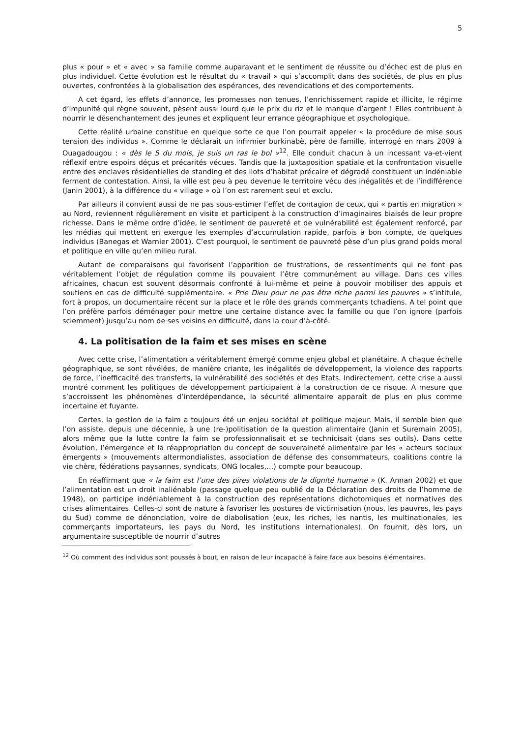5
plus « pour » et « avec » sa famille comme auparavant et le sentiment de réussite ou d’échec est de plus en plus individuel. Cette évolution est le résultat du « travail » qui s’accomplit dans des sociétés, de plus en plus ouvertes, confrontées à la globalisation des espérances, des revendications et des comportements.
A cet égard, les effets d’annonce, les promesses non tenues, l’enrichissement rapide et illicite, le régime d’impunité qui règne souvent, pèsent aussi lourd que le prix du riz et le manque d’argent ! Elles contribuent à nourrir le désenchantement des jeunes et expliquent leur errance géographique et psychologique.
Cette réalité urbaine constitue en quelque sorte ce que l’on pourrait appeler « la procédure de mise sous tension des individus ». Comme le déclarait un infirmier burkinabè, père de famille, interrogé en mars 2009 à Ouagadougou : « dès le 5 du mois, je suis un ras le bol »<sup>12</sup>. Elle conduit chacun à un incessant va-et-vient réflexif entre espoirs déçus et précarités vécues. Tandis que la juxtaposition spatiale et la confrontation visuelle entre des enclaves résidentielles de standing et des ilots d’habitat précaire et dégradé constituent un indéniable ferment de contestation. Ainsi, la ville est peu à peu devenue le territoire vécu des inégalités et de l’indifférence (Janin 2001), à la différence du « village » où l’on est rarement seul et exclu.
Par ailleurs il convient aussi de ne pas sous-estimer l’effet de contagion de ceux, qui « partis en migration » au Nord, reviennent régulièrement en visite et participent à la construction d’imaginaires biaisés de leur propre richesse. Dans le même ordre d’idée, le sentiment de pauvreté et de vulnérabilité est également renforcé, par les médias qui mettent en exergue les exemples d’accumulation rapide, parfois à bon compte, de quelques individus (Banegas et Warnier 2001). C’est pourquoi, le sentiment de pauvreté pèse d’un plus grand poids moral et politique en ville qu’en milieu rural.
Autant de comparaisons qui favorisent l’apparition de frustrations, de ressentiments qui ne font pas véritablement l’objet de régulation comme ils pouvaient l’être communément au village. Dans ces villes africaines, chacun est souvent désormais confronté à lui-même et peine à pouvoir mobiliser des appuis et soutiens en cas de difficulté supplémentaire. « Prie Dieu pour ne pas être riche parmi les pauvres » s’intitule, fort à propos, un documentaire récent sur la place et le rôle des grands commerçants tchadiens. A tel point que l’on préfère parfois déménager pour mettre une certaine distance avec la famille ou que l’on ignore (parfois sciemment) jusqu’au nom de ses voisins en difficulté, dans la cour d’à-côté.
4. La politisation de la faim et ses mises en scène
Avec cette crise, l’alimentation a véritablement émergé comme enjeu global et planétaire. A chaque échelle géographique, se sont révélées, de manière criante, les inégalités de développement, la violence des rapports de force, l’inefficacité des transferts, la vulnérabilité des sociétés et des Etats. Indirectement, cette crise a aussi montré comment les politiques de développement participaient à la construction de ce risque. A mesure que s’accroissent les phénomènes d’interdépendance, la sécurité alimentaire apparaît de plus en plus comme incertaine et fuyante.
Certes, la gestion de la faim a toujours été un enjeu sociétal et politique majeur. Mais, il semble bien que l’on assiste, depuis une décennie, à une (re-)politisation de la question alimentaire (Janin et Suremain 2005), alors même que la lutte contre la faim se professionnalisait et se technicisait (dans ses outils). Dans cette évolution, l’émergence et la réappropriation du concept de souveraineté alimentaire par les « acteurs sociaux émergents » (mouvements altermondialistes, association de défense des consommateurs, coalitions contre la vie chère, fédérations paysannes, syndicats, ONG locales,…) compte pour beaucoup.
En réaffirmant que « la faim est l’une des pires violations de la dignité humaine » (K. Annan 2002) et que l’alimentation est un droit inaliénable (passage quelque peu oublié de la Déclaration des droits de l’homme de 1948), on participe indéniablement à la construction des représentations dichotomiques et normatives des crises alimentaires. Celles-ci sont de nature à favoriser les postures de victimisation (nous, les pauvres, les pays du Sud) comme de dénonciation, voire de diabolisation (eux, les riches, les nantis, les multinationales, les commerçants importateurs, les pays du Nord, les institutions internationales). On fournit, dès lors, un argumentaire susceptible de nourrir d’autres
<sup>12</sup> Où comment des individus sont poussés à bout, en raison de leur incapacité à faire face aux besoins élémentaires.